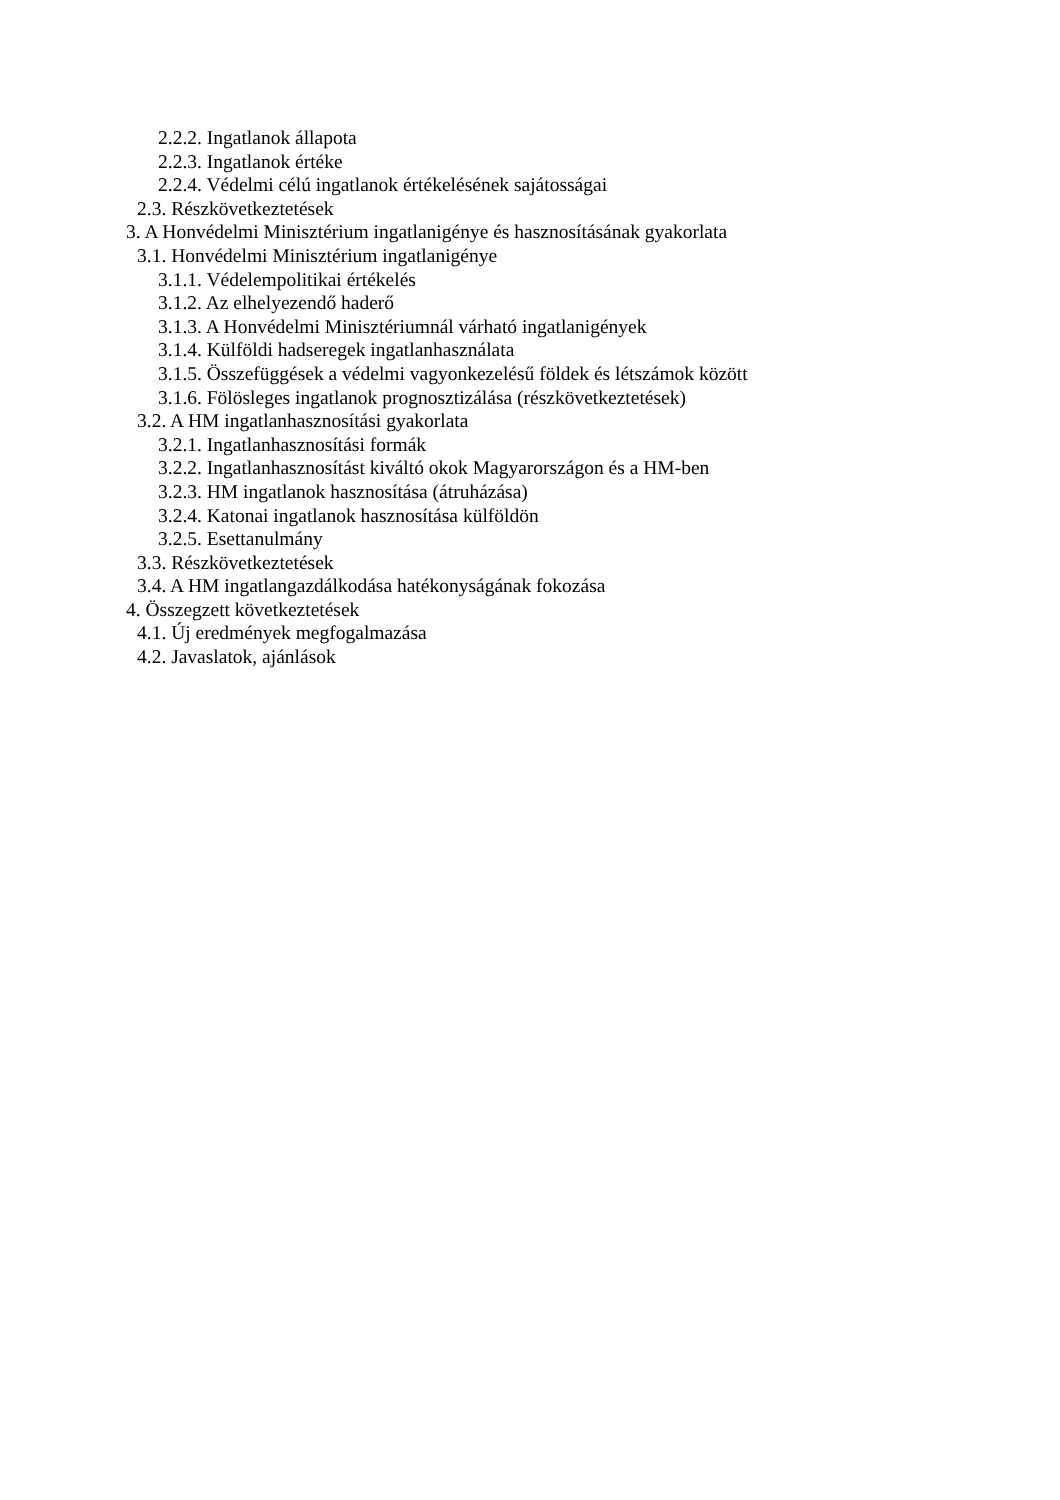2.2.2. Ingatlanok állapota
2.2.3. Ingatlanok értéke
2.2.4. Védelmi célú ingatlanok értékelésének sajátosságai
2.3. Részkövetkeztetések
3. A Honvédelmi Minisztérium ingatlanigénye és hasznosításának gyakorlata
3.1. Honvédelmi Minisztérium ingatlanigénye
3.1.1. Védelempolitikai értékelés
3.1.2. Az elhelyezendő haderő
3.1.3. A Honvédelmi Minisztériumnál várható ingatlanigények
3.1.4. Külföldi hadseregek ingatlanhasználata
3.1.5. Összefüggések a védelmi vagyonkezelésű földek és létszámok között
3.1.6. Fölösleges ingatlanok prognosztizálása (részkövetkeztetések)
3.2. A HM ingatlanhasznosítási gyakorlata
3.2.1. Ingatlanhasznosítási formák
3.2.2. Ingatlanhasznosítást kiváltó okok Magyarországon és a HM-ben
3.2.3. HM ingatlanok hasznosítása (átruházása)
3.2.4. Katonai ingatlanok hasznosítása külföldön
3.2.5. Esettanulmány
3.3. Részkövetkeztetések
3.4. A HM ingatlangazdálkodása hatékonyságának fokozása
4. Összegzett következtetések
4.1. Új eredmények megfogalmazása
4.2. Javaslatok, ajánlások